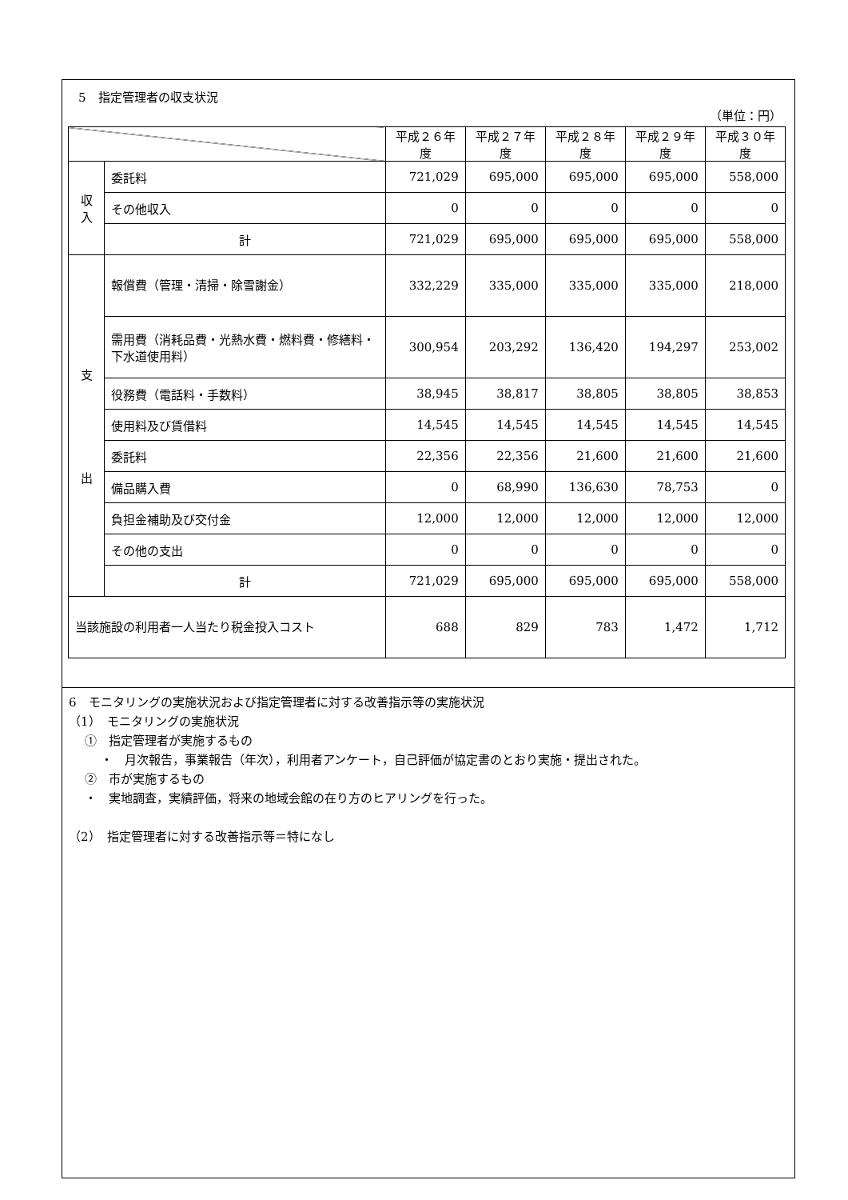5　指定管理者の収支状況
（単位：円）
| | | 平成２６年度 | 平成２７年度 | 平成２８年度 | 平成２９年度 | 平成３０年度 |
| --- | --- | --- | --- | --- | --- | --- |
| 収 入 | 委託料 | 721,029 | 695,000 | 695,000 | 695,000 | 558,000 |
| | その他収入 | 0 | 0 | 0 | 0 | 0 |
| | 計 | 721,029 | 695,000 | 695,000 | 695,000 | 558,000 |
| 支 出 | 報償費（管理・清掃・除雪謝金） | 332,229 | 335,000 | 335,000 | 335,000 | 218,000 |
| | 需用費（消耗品費・光熱水費・燃料費・修繕料・下水道使用料） | 300,954 | 203,292 | 136,420 | 194,297 | 253,002 |
| | 役務費（電話料・手数料） | 38,945 | 38,817 | 38,805 | 38,805 | 38,853 |
| | 使用料及び賃借料 | 14,545 | 14,545 | 14,545 | 14,545 | 14,545 |
| | 委託料 | 22,356 | 22,356 | 21,600 | 21,600 | 21,600 |
| | 備品購入費 | 0 | 68,990 | 136,630 | 78,753 | 0 |
| | 負担金補助及び交付金 | 12,000 | 12,000 | 12,000 | 12,000 | 12,000 |
| | その他の支出 | 0 | 0 | 0 | 0 | 0 |
| | 計 | 721,029 | 695,000 | 695,000 | 695,000 | 558,000 |
| 当該施設の利用者一人当たり税金投入コスト | | 688 | 829 | 783 | 1,472 | 1,712 |
6　モニタリングの実施状況および指定管理者に対する改善指示等の実施状況
（1）　モニタリングの実施状況
①　指定管理者が実施するもの
・　月次報告，事業報告（年次），利用者アンケート，自己評価が協定書のとおり実施・提出された。
②　市が実施するもの
・　実地調査，実績評価，将来の地域会館の在り方のヒアリングを行った。
（2）　指定管理者に対する改善指示等＝特になし